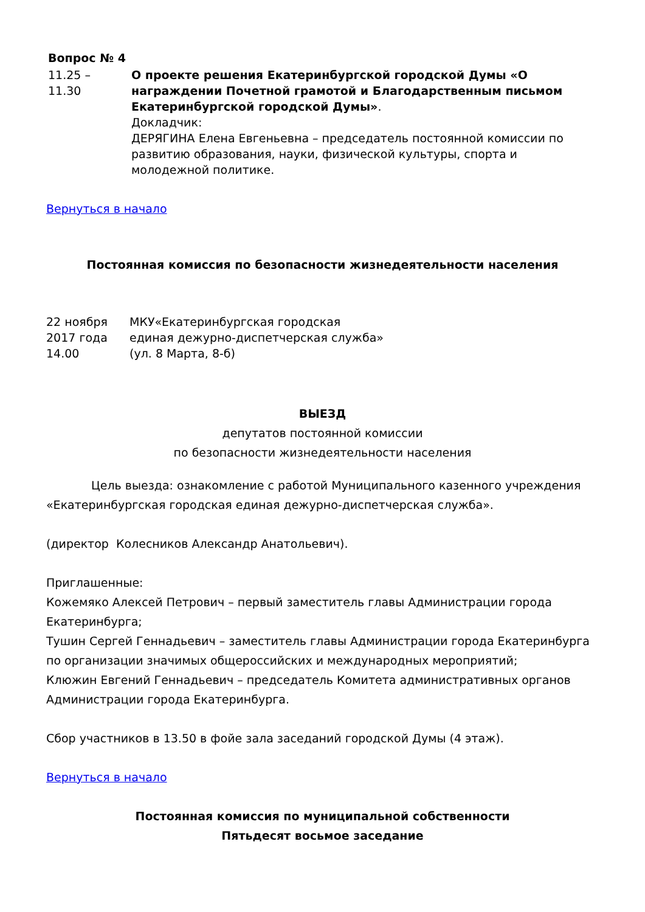Вопрос № 4
| 11.25 – 11.30 | О проекте решения Екатеринбургской городской Думы «О награждении Почетной грамотой и Благодарственным письмом Екатеринбургской городской Думы» . Докладчик: ДЕРЯГИНА Елена Евгеньевна – председатель постоянной комиссии по развитию образования, науки, физической культуры, спорта и молодежной политике. |
Вернуться в начало
Постоянная комиссия по безопасности жизнедеятельности населения
| 22 ноября 2017 года 14.00 | МКУ«Екатеринбургская городская единая дежурно-диспетчерская служба» (ул. 8 Марта, 8-б) |
ВЫЕЗД
депутатов постоянной комиссии
по безопасности жизнедеятельности населения
Цель выезда: ознакомление с работой Муниципального казенного учреждения «Екатеринбургская городская единая дежурно-диспетчерская служба».
(директор Колесников Александр Анатольевич).
Приглашенные:
Кожемяко Алексей Петрович – первый заместитель главы Администрации города Екатеринбурга;
Тушин Сергей Геннадьевич – заместитель главы Администрации города Екатеринбурга по организации значимых общероссийских и международных мероприятий;
Клюжин Евгений Геннадьевич – председатель Комитета административных органов Администрации города Екатеринбурга.
Сбор участников в 13.50 в фойе зала заседаний городской Думы (4 этаж).
Вернуться в начало
Постоянная комиссия по муниципальной собственности
Пятьдесят восьмое заседание